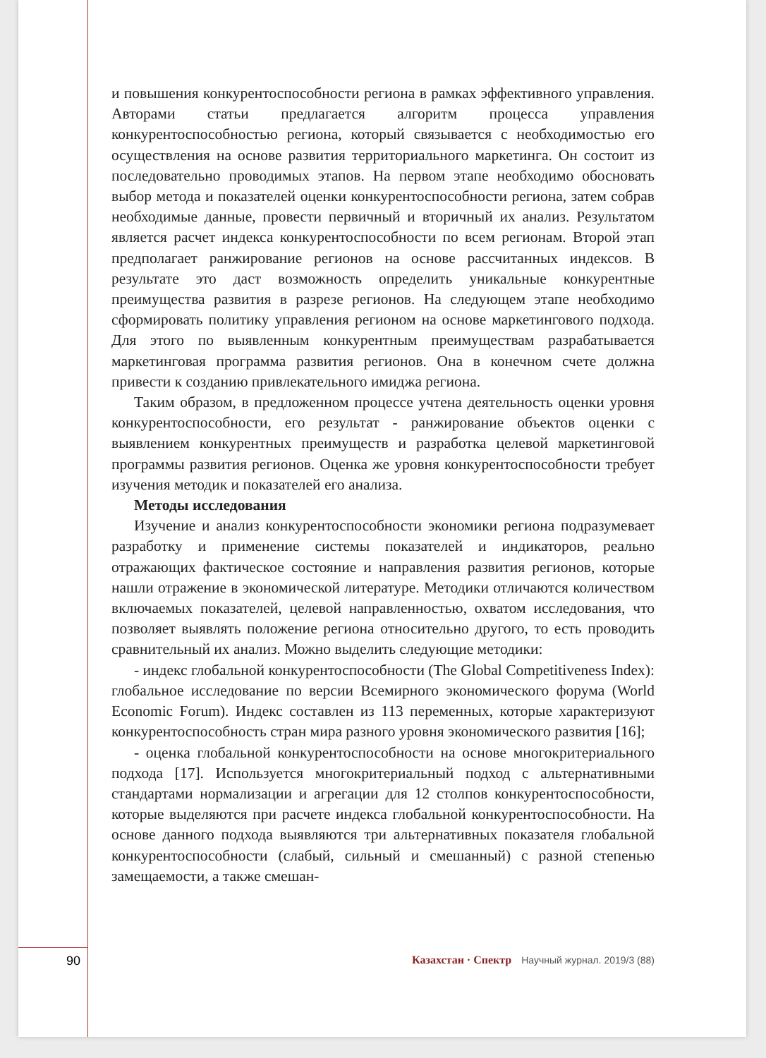и повышения конкурентоспособности региона в рамках эффективного управления. Авторами статьи предлагается алгоритм процесса управления конкурентоспособностью региона, который связывается с необходимостью его осуществления на основе развития территориального маркетинга. Он состоит из последовательно проводимых этапов. На первом этапе необходимо обосновать выбор метода и показателей оценки конкурентоспособности региона, затем собрав необходимые данные, провести первичный и вторичный их анализ. Результатом является расчет индекса конкурентоспособности по всем регионам. Второй этап предполагает ранжирование регионов на основе рассчитанных индексов. В результате это даст возможность определить уникальные конкурентные преимущества развития в разрезе регионов. На следующем этапе необходимо сформировать политику управления регионом на основе маркетингового подхода. Для этого по выявленным конкурентным преимуществам разрабатывается маркетинговая программа развития регионов. Она в конечном счете должна привести к созданию привлекательного имиджа региона.
Таким образом, в предложенном процессе учтена деятельность оценки уровня конкурентоспособности, его результат - ранжирование объектов оценки с выявлением конкурентных преимуществ и разработка целевой маркетинговой программы развития регионов. Оценка же уровня конкурентоспособности требует изучения методик и показателей его анализа.
Методы исследования
Изучение и анализ конкурентоспособности экономики региона подразумевает разработку и применение системы показателей и индикаторов, реально отражающих фактическое состояние и направления развития регионов, которые нашли отражение в экономической литературе. Методики отличаются количеством включаемых показателей, целевой направленностью, охватом исследования, что позволяет выявлять положение региона относительно другого, то есть проводить сравнительный их анализ. Можно выделить следующие методики:
- индекс глобальной конкурентоспособности (The Global Competitiveness Index): глобальное исследование по версии Всемирного экономического форума (World Economic Forum). Индекс составлен из 113 переменных, которые характеризуют конкурентоспособность стран мира разного уровня экономического развития [16];
- оценка глобальной конкурентоспособности на основе многокритериального подхода [17]. Используется многокритериальный подход с альтернативными стандартами нормализации и агрегации для 12 столпов конкурентоспособности, которые выделяются при расчете индекса глобальной конкурентоспособности. На основе данного подхода выявляются три альтернативных показателя глобальной конкурентоспособности (слабый, сильный и смешанный) с разной степенью замещаемости, а также смешан-
90 Казахстан · Спектр Научный журнал. 2019/3 (88)